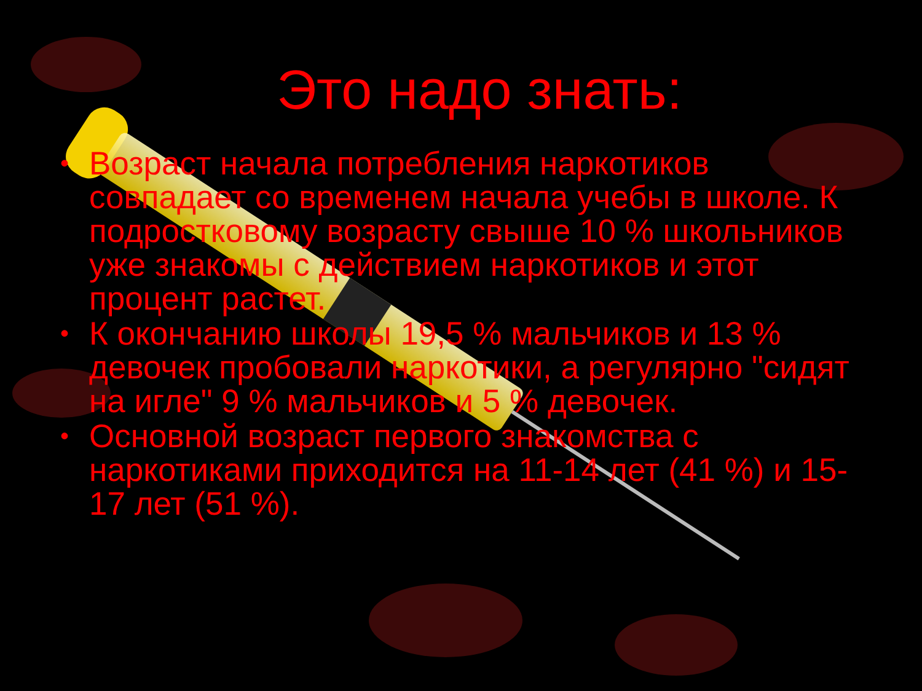Это надо знать:
• Возраст начала потребления наркотиков совпадает со временем начала учебы в школе. К подростковому возрасту свыше 10 % школьников уже знакомы с действием наркотиков и этот процент растет.
• К окончанию школы 19,5 % мальчиков и 13 % девочек пробовали наркотики, а регулярно "сидят на игле" 9 % мальчиков и 5 % девочек.
• Основной возраст первого знакомства с наркотиками приходится на 11-14 лет (41 %) и 15-17 лет (51 %).